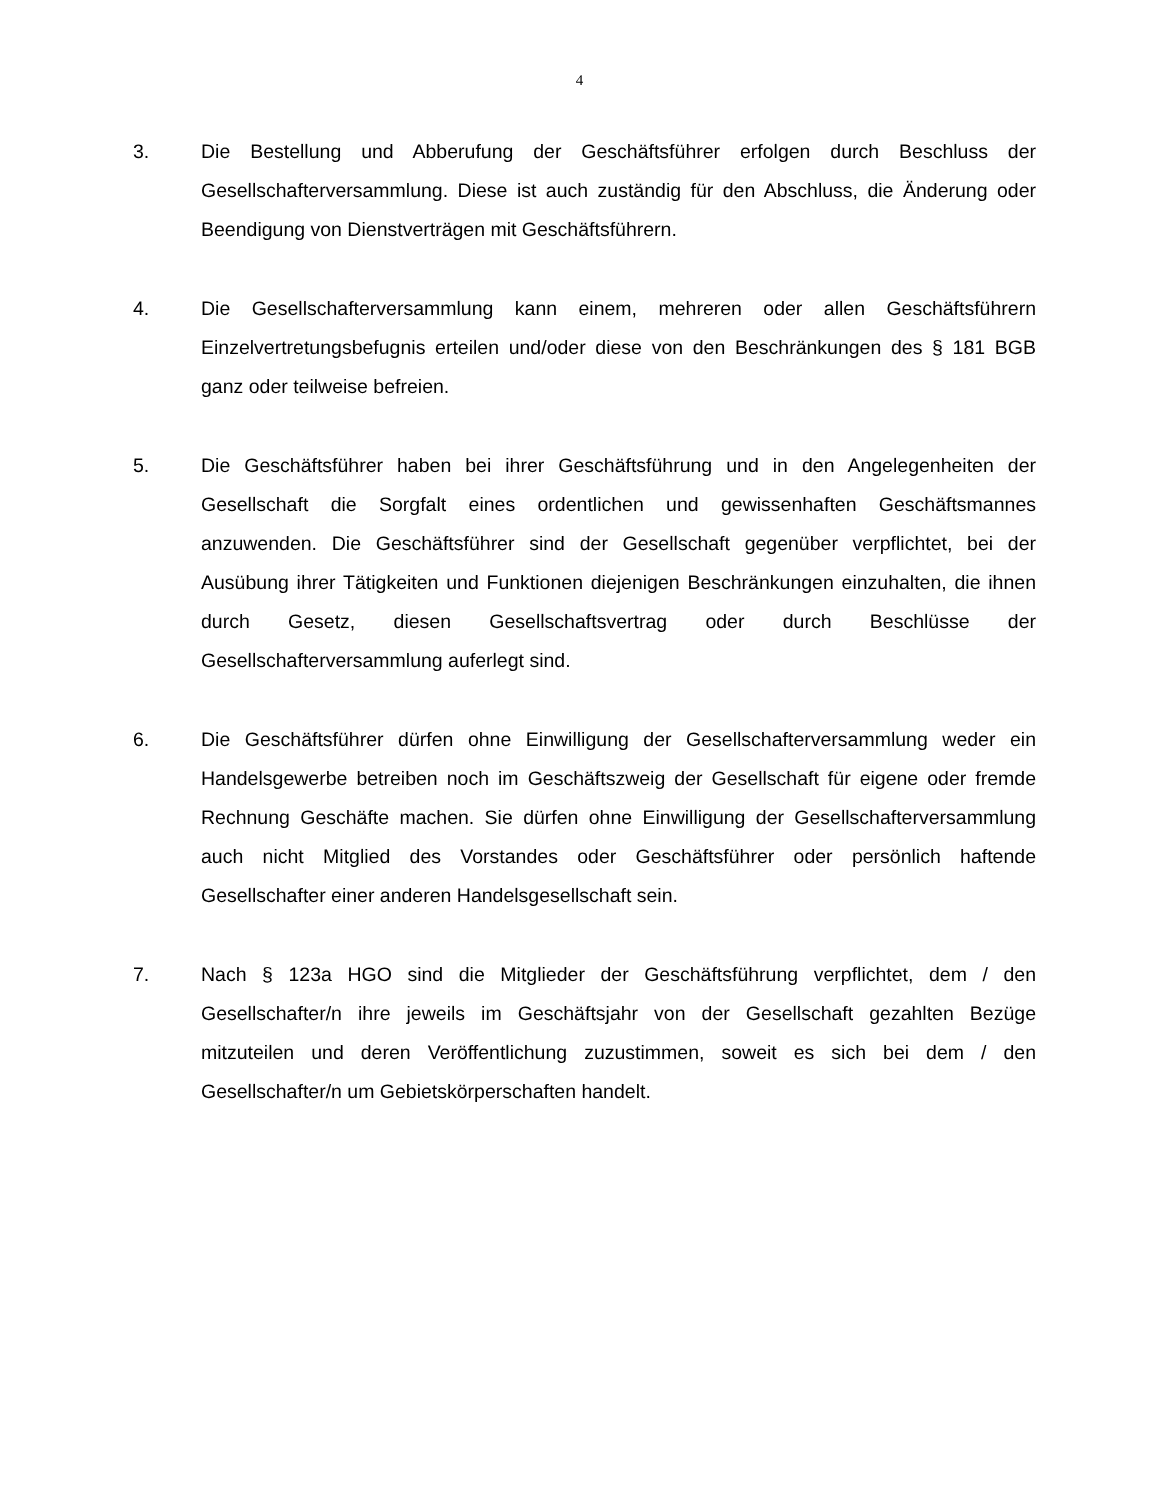4
3. Die Bestellung und Abberufung der Geschäftsführer erfolgen durch Beschluss der Gesellschafterversammlung. Diese ist auch zuständig für den Abschluss, die Änderung oder Beendigung von Dienstverträgen mit Geschäftsführern.
4. Die Gesellschafterversammlung kann einem, mehreren oder allen Geschäftsführern Einzelvertretungsbefugnis erteilen und/oder diese von den Beschränkungen des § 181 BGB ganz oder teilweise befreien.
5. Die Geschäftsführer haben bei ihrer Geschäftsführung und in den Angelegenheiten der Gesellschaft die Sorgfalt eines ordentlichen und gewissenhaften Geschäftsmannes anzuwenden. Die Geschäftsführer sind der Gesellschaft gegenüber verpflichtet, bei der Ausübung ihrer Tätigkeiten und Funktionen diejenigen Beschränkungen einzuhalten, die ihnen durch Gesetz, diesen Gesellschaftsvertrag oder durch Beschlüsse der Gesellschafterversammlung auferlegt sind.
6. Die Geschäftsführer dürfen ohne Einwilligung der Gesellschafterversammlung weder ein Handelsgewerbe betreiben noch im Geschäftszweig der Gesellschaft für eigene oder fremde Rechnung Geschäfte machen. Sie dürfen ohne Einwilligung der Gesellschafterversammlung auch nicht Mitglied des Vorstandes oder Geschäftsführer oder persönlich haftende Gesellschafter einer anderen Handelsgesellschaft sein.
7. Nach § 123a HGO sind die Mitglieder der Geschäftsführung verpflichtet, dem / den Gesellschafter/n ihre jeweils im Geschäftsjahr von der Gesellschaft gezahlten Bezüge mitzuteilen und deren Veröffentlichung zuzustimmen, soweit es sich bei dem / den Gesellschafter/n um Gebietskörperschaften handelt.